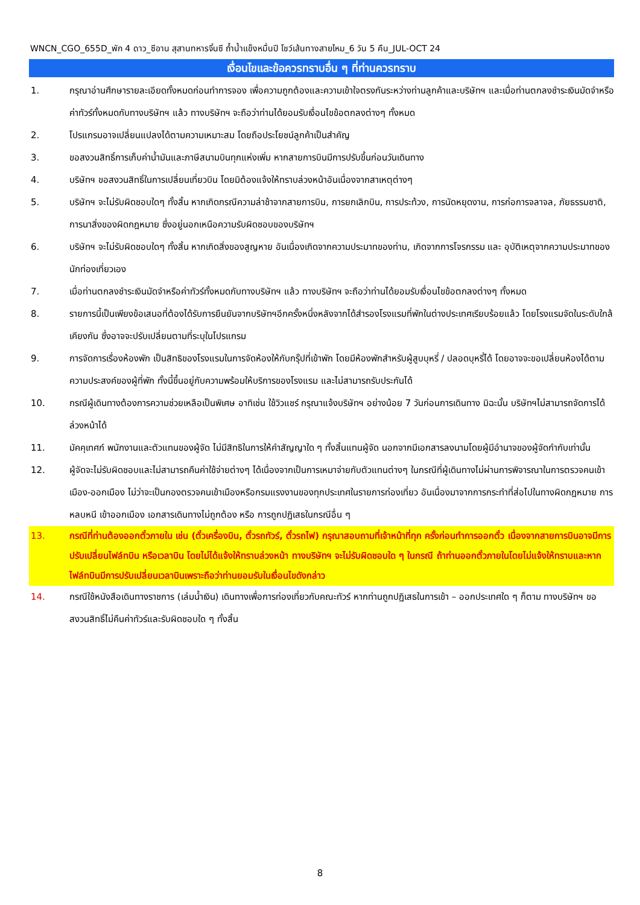WNCN_CGO_655D_พัก 4 ดาว_ซีอาน สุสานทหารจิ๋นซี ถ้ำน้ำแข็งหมื่นปี โชว์เส้นทางสายไหม_6 วัน 5 คืน_JUL-OCT 24
เงื่อนไขและข้อควรทราบอื่น ๆ ที่ท่านควรทราบ
1. กรุณาอ่านศึกษารายละเอียดทั้งหมดก่อนทำการจอง เพื่อความถูกต้องและความเข้าใจตรงกันระหว่างท่านลูกค้าและบริษัทฯ และเมื่อท่านตกลงชำระเงินมัดจำหรือค่าทัวร์ทั้งหมดกับทางบริษัทฯ แล้ว ทางบริษัทฯ จะถือว่าท่านได้ยอมรับเงื่อนไขข้อตกลงต่างๆ ทั้งหมด
2. โปรแกรมอาจเปลี่ยนแปลงได้ตามความเหมาะสม โดยถือประโยชน์ลูกค้าเป็นสำคัญ
3. ขอสงวนสิทธิ์การเก็บค่าน้ำมันและภาษีสนามบินทุกแห่งเพิ่ม หากสายการบินมีการปรับขึ้นก่อนวันเดินทาง
4. บริษัทฯ ขอสงวนสิทธิ์ในการเปลี่ยนเที่ยวบิน โดยมิต้องแจ้งให้ทราบล่วงหน้าอันเนื่องจากสาเหตุต่างๆ
5. บริษัทฯ จะไม่รับผิดชอบใดๆ ทั้งสิ้น หากเกิดกรณีความล่าช้าจากสายการบิน, การยกเลิกบิน, การประท้วง, การนัดหยุดงาน, การก่อการจลาจล, ภัยธรรมชาติ, การนาสิ่งของผิดกฎหมาย ซึ่งอยู่นอกเหนือความรับผิดชอบของบริษัทฯ
6. บริษัทฯ จะไม่รับผิดชอบใดๆ ทั้งสิ้น หากเกิดสิ่งของสูญหาย อันเนื่องเกิดจากความประมาทของท่าน, เกิดจากการโจรกรรม และ อุบัติเหตุจากความประมาทของนักท่องเที่ยวเอง
7. เมื่อท่านตกลงชำระเงินมัดจำหรือค่าทัวร์ทั้งหมดกับทางบริษัทฯ แล้ว ทางบริษัทฯ จะถือว่าท่านได้ยอมรับเงื่อนไขข้อตกลงต่างๆ ทั้งหมด
8. รายการนี้เป็นเพียงข้อเสนอที่ต้องได้รับการยืนยันจากบริษัทฯอีกครั้งหนึ่งหลังจากได้สำรองโรงแรมที่พักในต่างประเทศเรียบร้อยแล้ว โดยโรงแรมจัดในระดับใกล้เคียงกัน ซึ่งอาจจะปรับเปลี่ยนตามที่ระบุในโปรแกรม
9. การจัดการเรื่องห้องพัก เป็นสิทธิของโรงแรมในการจัดห้องให้กับกรุ๊ปที่เข้าพัก โดยมีห้องพักสำหรับผู้สูบบุหรี่ / ปลอดบุหรี่ได้ โดยอาจจะขอเปลี่ยนห้องได้ตามความประสงค์ของผู้ที่พัก ทั้งนี้ขึ้นอยู่กับความพร้อมให้บริการของโรงแรม และไม่สามารถรับประกันได้
10. กรณีผู้เดินทางต้องการความช่วยเหลือเป็นพิเศษ อาทิเช่น ใช้วิวแชร์ กรุณาแจ้งบริษัทฯ อย่างน้อย 7 วันก่อนการเดินทาง มิฉะนั้น บริษัทฯไม่สามารถจัดการได้ล่วงหน้าได้
11. มัคคุเทศก์ พนักงานและตัวแทนของผู้จัด ไม่มีสิทธิในการให้คำสัญญาใด ๆ ทั้งสิ้นแทนผู้จัด นอกจากมีเอกสารลงนามโดยผู้มีอำนาจของผู้จัดกำกับเท่านั้น
12. ผู้จัดจะไม่รับผิดชอบและไม่สามารถคืนค่าใช้จ่ายต่างๆ ได้เนื่องจากเป็นการเหมาจ่ายกับตัวแทนต่างๆ ในกรณีที่ผู้เดินทางไม่ผ่านการพิจารณาในการตรวจคนเข้าเมือง-ออกเมือง ไม่ว่าจะเป็นกองตรวจคนเข้าเมืองหรือกรมแรงงานของทุกประเทศในรายการท่องเที่ยว อันเนื่องมาจากการกระทำที่ส่อไปในทางผิดกฎหมาย การหลบหนี เข้าออกเมือง เอกสารเดินทางไม่ถูกต้อง หรือ การถูกปฏิเสธในกรณีอื่น ๆ
13. กรณีที่ท่านต้องออกตั๋วภายใน เช่น (ตั๋วเครื่องบิน, ตั๋วรถทัวร์, ตั๋วรถไฟ) กรุณาสอบถามที่เจ้าหน้าที่ทุก ครั้งก่อนทำการออกตั๋ว เนื่องจากสายการบินอาจมีการปรับเปลี่ยนไฟล์ทบิน หรือเวลาบิน โดยไม่ได้แจ้งให้ทราบล่วงหน้า ทางบริษัทฯ จะไม่รับผิดชอบใด ๆ ในกรณี ถ้าท่านออกตั๋วภายในโดยไม่แจ้งให้ทราบและหากไฟล์ทบินมีการปรับเปลี่ยนเวลาบินเพราะถือว่าท่านยอมรับในเงื่อนไขดังกล่าว
14. กรณีใช้หนังสือเดินทางราชการ (เล่มน้ำเงิน) เดินทางเพื่อการท่องเที่ยวกับคณะทัวร์ หากท่านถูกปฏิเสธในการเข้า – ออกประเทศใด ๆ ก็ตาม ทางบริษัทฯ ขอสงวนสิทธิ์ไม่คืนค่าทัวร์และรับผิดชอบใด ๆ ทั้งสิ้น
8